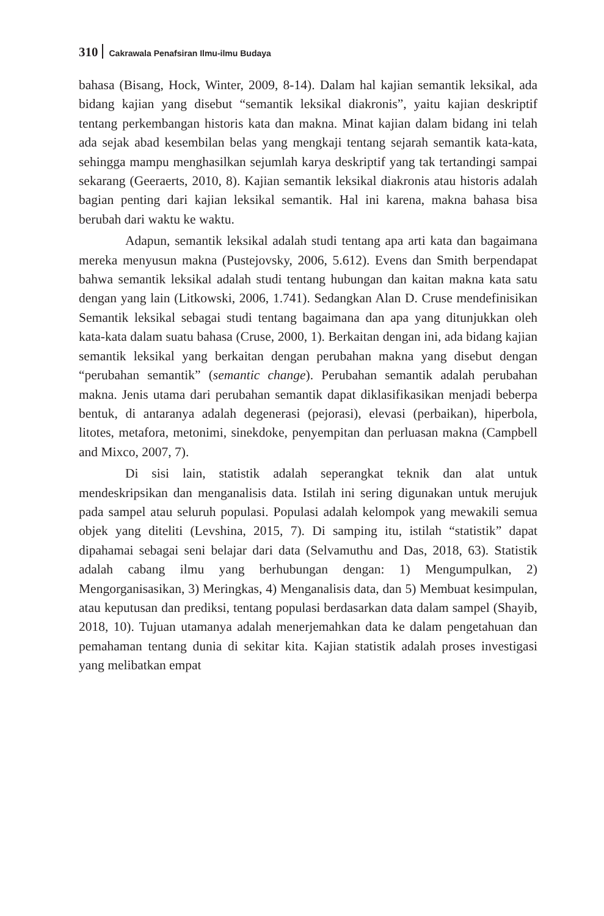310 Cakrawala Penafsiran Ilmu-ilmu Budaya
bahasa (Bisang, Hock, Winter, 2009, 8-14). Dalam hal kajian semantik leksikal, ada bidang kajian yang disebut “semantik leksikal diakronis”, yaitu kajian deskriptif tentang perkembangan historis kata dan makna. Minat kajian dalam bidang ini telah ada sejak abad kesembilan belas yang mengkaji tentang sejarah semantik kata-kata, sehingga mampu menghasilkan sejumlah karya deskriptif yang tak tertandingi sampai sekarang (Geeraerts, 2010, 8). Kajian semantik leksikal diakronis atau historis adalah bagian penting dari kajian leksikal semantik. Hal ini karena, makna bahasa bisa berubah dari waktu ke waktu.
Adapun, semantik leksikal adalah studi tentang apa arti kata dan bagaimana mereka menyusun makna (Pustejovsky, 2006, 5.612). Evens dan Smith berpendapat bahwa semantik leksikal adalah studi tentang hubungan dan kaitan makna kata satu dengan yang lain (Litkowski, 2006, 1.741). Sedangkan Alan D. Cruse mendefinisikan Semantik leksikal sebagai studi tentang bagaimana dan apa yang ditunjukkan oleh kata-kata dalam suatu bahasa (Cruse, 2000, 1). Berkaitan dengan ini, ada bidang kajian semantik leksikal yang berkaitan dengan perubahan makna yang disebut dengan “perubahan semantik” (semantic change). Perubahan semantik adalah perubahan makna. Jenis utama dari perubahan semantik dapat diklasifikasikan menjadi beberpa bentuk, di antaranya adalah degenerasi (pejorasi), elevasi (perbaikan), hiperbola, litotes, metafora, metonimi, sinekdoke, penyempitan dan perluasan makna (Campbell and Mixco, 2007, 7).
Di sisi lain, statistik adalah seperangkat teknik dan alat untuk mendeskripsikan dan menganalisis data. Istilah ini sering digunakan untuk merujuk pada sampel atau seluruh populasi. Populasi adalah kelompok yang mewakili semua objek yang diteliti (Levshina, 2015, 7). Di samping itu, istilah “statistik” dapat dipahamai sebagai seni belajar dari data (Selvamuthu and Das, 2018, 63). Statistik adalah cabang ilmu yang berhubungan dengan: 1) Mengumpulkan, 2) Mengorganisasikan, 3) Meringkas, 4) Menganalisis data, dan 5) Membuat kesimpulan, atau keputusan dan prediksi, tentang populasi berdasarkan data dalam sampel (Shayib, 2018, 10). Tujuan utamanya adalah menerjemahkan data ke dalam pengetahuan dan pemahaman tentang dunia di sekitar kita. Kajian statistik adalah proses investigasi yang melibatkan empat